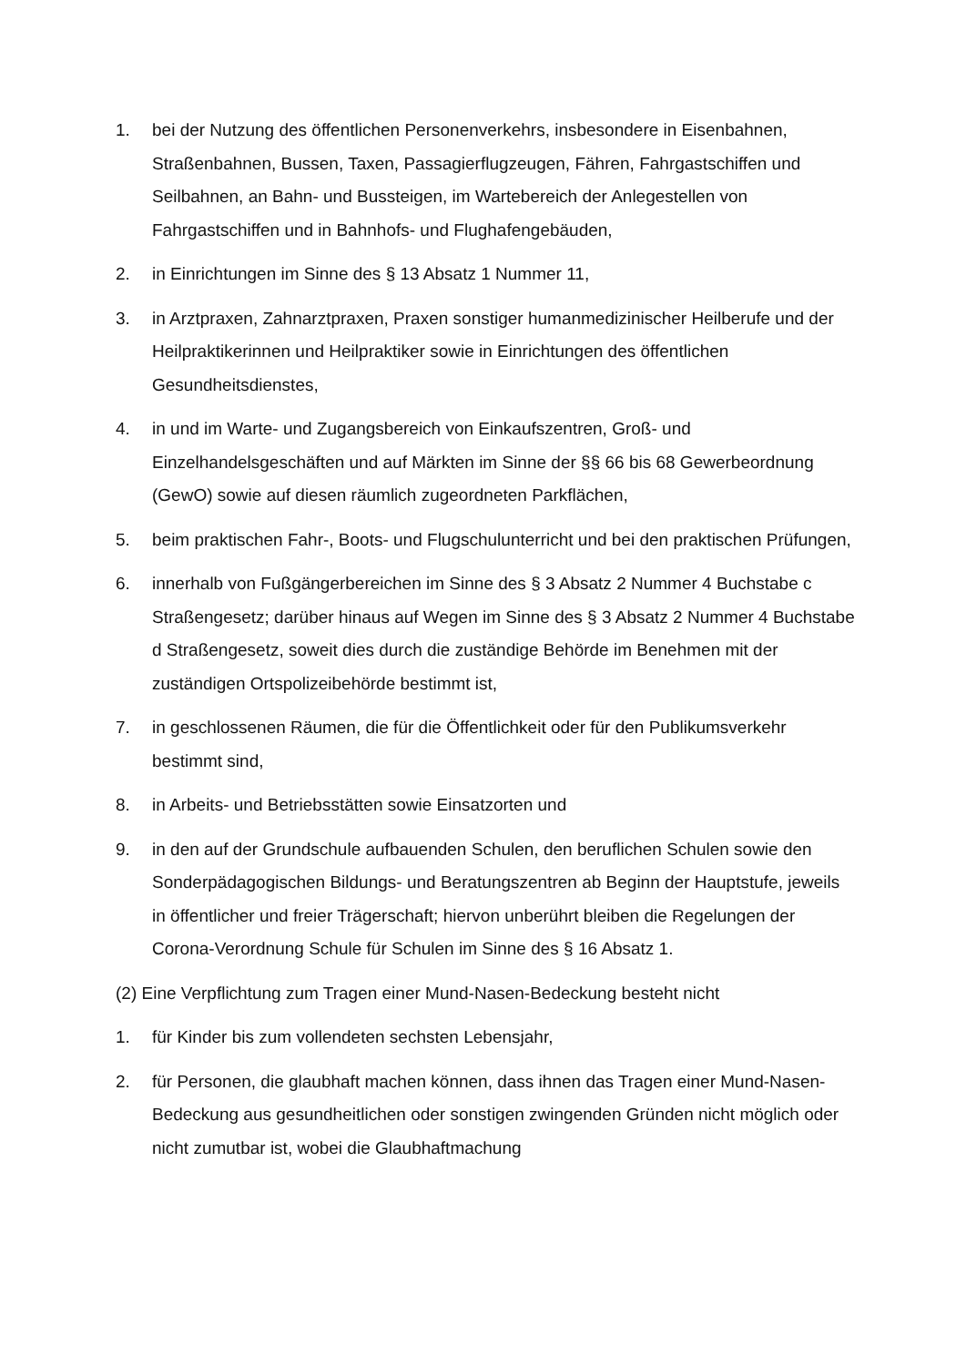1. bei der Nutzung des öffentlichen Personenverkehrs, insbesondere in Eisenbahnen, Straßenbahnen, Bussen, Taxen, Passagierflugzeugen, Fähren, Fahrgastschiffen und Seilbahnen, an Bahn- und Bussteigen, im Wartebereich der Anlegestellen von Fahrgastschiffen und in Bahnhofs- und Flughafengebäuden,
2. in Einrichtungen im Sinne des § 13 Absatz 1 Nummer 11,
3. in Arztpraxen, Zahnarztpraxen, Praxen sonstiger humanmedizinischer Heilberufe und der Heilpraktikerinnen und Heilpraktiker sowie in Einrichtungen des öffentlichen Gesundheitsdienstes,
4. in und im Warte- und Zugangsbereich von Einkaufszentren, Groß- und Einzelhandelsgeschäften und auf Märkten im Sinne der §§ 66 bis 68 Gewerbeordnung (GewO) sowie auf diesen räumlich zugeordneten Parkflächen,
5. beim praktischen Fahr-, Boots- und Flugschulunterricht und bei den praktischen Prüfungen,
6. innerhalb von Fußgängerbereichen im Sinne des § 3 Absatz 2 Nummer 4 Buchstabe c Straßengesetz; darüber hinaus auf Wegen im Sinne des § 3 Absatz 2 Nummer 4 Buchstabe d Straßengesetz, soweit dies durch die zuständige Behörde im Benehmen mit der zuständigen Ortspolizeibehörde bestimmt ist,
7. in geschlossenen Räumen, die für die Öffentlichkeit oder für den Publikumsverkehr bestimmt sind,
8. in Arbeits- und Betriebsstätten sowie Einsatzorten und
9. in den auf der Grundschule aufbauenden Schulen, den beruflichen Schulen sowie den Sonderpädagogischen Bildungs- und Beratungszentren ab Beginn der Hauptstufe, jeweils in öffentlicher und freier Trägerschaft; hiervon unberührt bleiben die Regelungen der Corona-Verordnung Schule für Schulen im Sinne des § 16 Absatz 1.
(2) Eine Verpflichtung zum Tragen einer Mund-Nasen-Bedeckung besteht nicht
1. für Kinder bis zum vollendeten sechsten Lebensjahr,
2. für Personen, die glaubhaft machen können, dass ihnen das Tragen einer Mund-Nasen-Bedeckung aus gesundheitlichen oder sonstigen zwingenden Gründen nicht möglich oder nicht zumutbar ist, wobei die Glaubhaftmachung